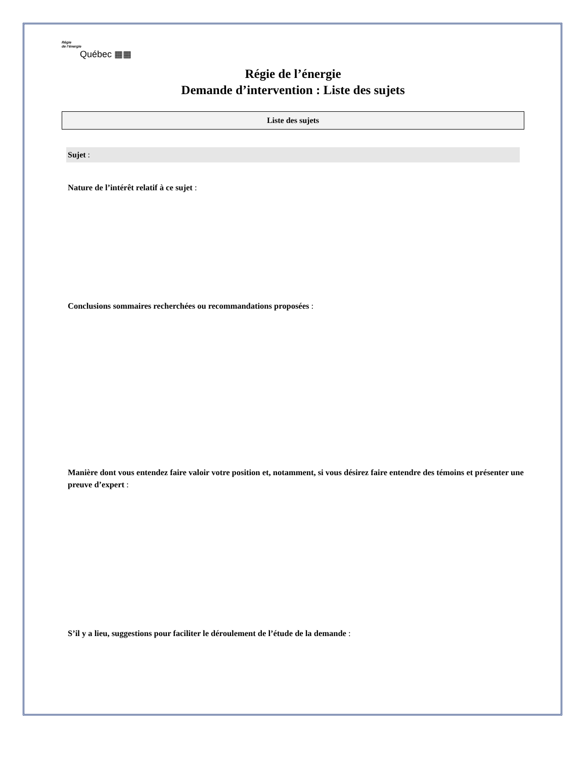Régie
de l’énergie
Québec ▦▦
Régie de l’énergie
Demande d’intervention : Liste des sujets
Liste des sujets
Sujet :
Nature de l’intérêt relatif à ce sujet :
Conclusions sommaires recherchées ou recommandations proposées :
Manière dont vous entendez faire valoir votre position et, notamment, si vous désirez faire entendre des témoins et présenter une preuve d’expert :
S’il y a lieu, suggestions pour faciliter le déroulement de l’étude de la demande :